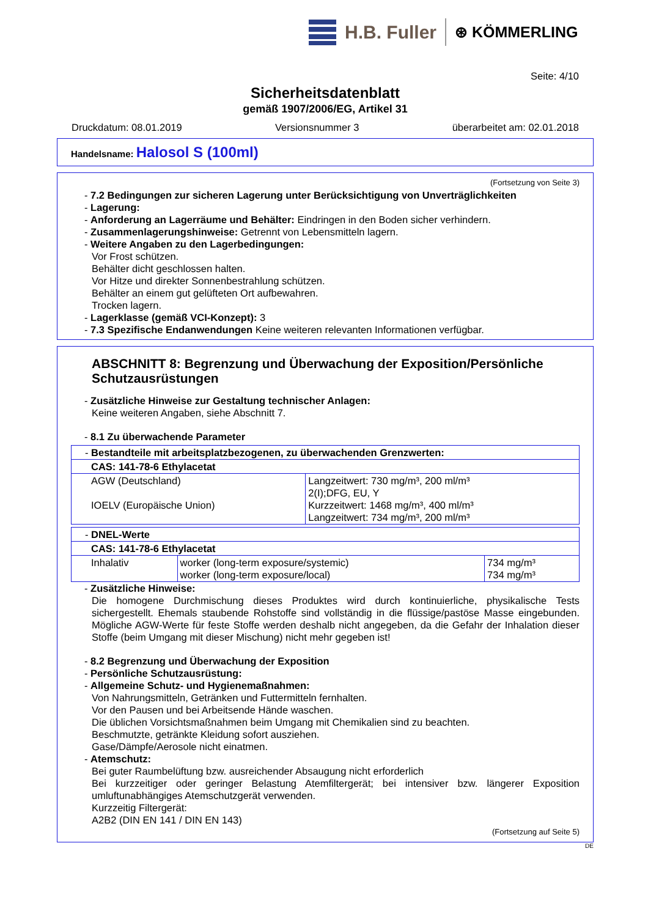H.B. Fuller
⊛ KÖMMERLING
Seite: 4/10
Sicherheitsdatenblatt
gemäß 1907/2006/EG, Artikel 31
Druckdatum: 08.01.2019 Versionsnummer 3 überarbeitet am: 02.01.2018
Handelsname: Halosol S (100ml)
(Fortsetzung von Seite 3)
- 7.2 Bedingungen zur sicheren Lagerung unter Berücksichtigung von Unverträglichkeiten
- Lagerung:
- Anforderung an Lagerräume und Behälter: Eindringen in den Boden sicher verhindern.
- Zusammenlagerungshinweise: Getrennt von Lebensmitteln lagern.
- Weitere Angaben zu den Lagerbedingungen:
Vor Frost schützen.
Behälter dicht geschlossen halten.
Vor Hitze und direkter Sonnenbestrahlung schützen.
Behälter an einem gut gelüfteten Ort aufbewahren.
Trocken lagern.
- Lagerklasse (gemäß VCI-Konzept): 3
- 7.3 Spezifische Endanwendungen Keine weiteren relevanten Informationen verfügbar.
ABSCHNITT 8: Begrenzung und Überwachung der Exposition/Persönliche Schutzausrüstungen
- Zusätzliche Hinweise zur Gestaltung technischer Anlagen:
Keine weiteren Angaben, siehe Abschnitt 7.
- 8.1 Zu überwachende Parameter
| - Bestandteile mit arbeitsplatzbezogenen, zu überwachenden Grenzwerten: | |
| CAS: 141-78-6 Ethylacetat | |
| AGW (Deutschland) IOELV (Europäische Union) | Langzeitwert: 730 mg/m³, 200 ml/m³ 2(I);DFG, EU, Y Kurzzeitwert: 1468 mg/m³, 400 ml/m³ Langzeitwert: 734 mg/m³, 200 ml/m³ |
| - DNEL-Werte | | |
| CAS: 141-78-6 Ethylacetat | | |
| Inhalativ | worker (long-term exposure/systemic) worker (long-term exposure/local) | 734 mg/m³ 734 mg/m³ |
- Zusätzliche Hinweise:
Die homogene Durchmischung dieses Produktes wird durch kontinuierliche, physikalische Tests sichergestellt. Ehemals staubende Rohstoffe sind vollständig in die flüssige/pastöse Masse eingebunden. Mögliche AGW-Werte für feste Stoffe werden deshalb nicht angegeben, da die Gefahr der Inhalation dieser Stoffe (beim Umgang mit dieser Mischung) nicht mehr gegeben ist!
- 8.2 Begrenzung und Überwachung der Exposition
- Persönliche Schutzausrüstung:
- Allgemeine Schutz- und Hygienemaßnahmen:
Von Nahrungsmitteln, Getränken und Futtermitteln fernhalten.
Vor den Pausen und bei Arbeitsende Hände waschen.
Die üblichen Vorsichtsmaßnahmen beim Umgang mit Chemikalien sind zu beachten.
Beschmutzte, getränkte Kleidung sofort ausziehen.
Gase/Dämpfe/Aerosole nicht einatmen.
- Atemschutz:
Bei guter Raumbelüftung bzw. ausreichender Absaugung nicht erforderlich
Bei kurzzeitiger oder geringer Belastung Atemfiltergerät; bei intensiver bzw. längerer Exposition umluftunabhängiges Atemschutzgerät verwenden.
Kurzzeitig Filtergerät:
A2B2 (DIN EN 141 / DIN EN 143)
(Fortsetzung auf Seite 5)
DE